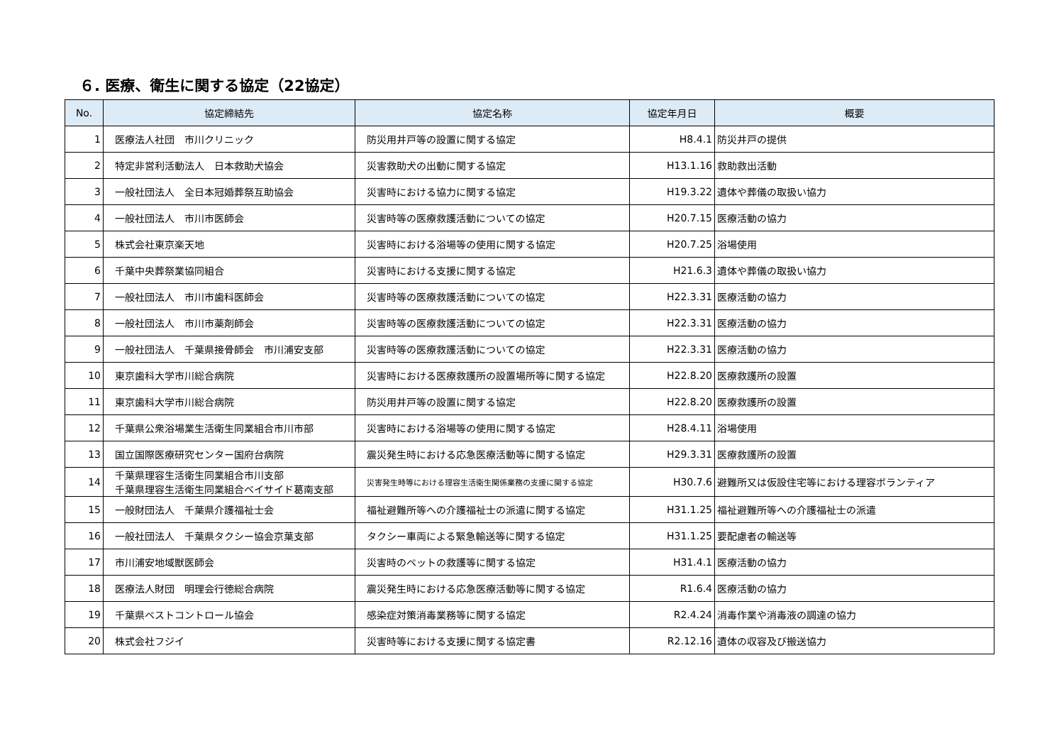６. 医療、衛生に関する協定（22協定）
| No. | 協定締結先 | 協定名称 | 協定年月日 | 概要 |
| --- | --- | --- | --- | --- |
| 1 | 医療法人社団 市川クリニック | 防災用井戸等の設置に関する協定 | H8.4.1 | 防災井戸の提供 |
| 2 | 特定非営利活動法人 日本救助犬協会 | 災害救助犬の出動に関する協定 | H13.1.16 | 救助救出活動 |
| 3 | 一般社団法人 全日本冠婚葬祭互助協会 | 災害時における協力に関する協定 | H19.3.22 | 遺体や葬儀の取扱い協力 |
| 4 | 一般社団法人 市川市医師会 | 災害時等の医療救護活動についての協定 | H20.7.15 | 医療活動の協力 |
| 5 | 株式会社東京楽天地 | 災害時における浴場等の使用に関する協定 | H20.7.25 | 浴場使用 |
| 6 | 千葉中央葬祭業協同組合 | 災害時における支援に関する協定 | H21.6.3 | 遺体や葬儀の取扱い協力 |
| 7 | 一般社団法人 市川市歯科医師会 | 災害時等の医療救護活動についての協定 | H22.3.31 | 医療活動の協力 |
| 8 | 一般社団法人 市川市薬剤師会 | 災害時等の医療救護活動についての協定 | H22.3.31 | 医療活動の協力 |
| 9 | 一般社団法人 千葉県接骨師会 市川浦安支部 | 災害時等の医療救護活動についての協定 | H22.3.31 | 医療活動の協力 |
| 10 | 東京歯科大学市川総合病院 | 災害時における医療救護所の設置場所等に関する協定 | H22.8.20 | 医療救護所の設置 |
| 11 | 東京歯科大学市川総合病院 | 防災用井戸等の設置に関する協定 | H22.8.20 | 医療救護所の設置 |
| 12 | 千葉県公衆浴場業生活衛生同業組合市川市部 | 災害時における浴場等の使用に関する協定 | H28.4.11 | 浴場使用 |
| 13 | 国立国際医療研究センター国府台病院 | 震災発生時における応急医療活動等に関する協定 | H29.3.31 | 医療救護所の設置 |
| 14 | 千葉県理容生活衛生同業組合市川支部 千葉県理容生活衛生同業組合ベイサイド葛南支部 | 災害発生時等における理容生活衛生関係業務の支援に関する協定 | H30.7.6 | 避難所又は仮設住宅等における理容ボランティア |
| 15 | 一般財団法人 千葉県介護福祉士会 | 福祉避難所等への介護福祉士の派遣に関する協定 | H31.1.25 | 福祉避難所等への介護福祉士の派遣 |
| 16 | 一般社団法人 千葉県タクシー協会京葉支部 | タクシー車両による緊急輸送等に関する協定 | H31.1.25 | 要配慮者の輸送等 |
| 17 | 市川浦安地域獣医師会 | 災害時のペットの救護等に関する協定 | H31.4.1 | 医療活動の協力 |
| 18 | 医療法人財団 明理会行徳総合病院 | 震災発生時における応急医療活動等に関する協定 | R1.6.4 | 医療活動の協力 |
| 19 | 千葉県ペストコントロール協会 | 感染症対策消毒業務等に関する協定 | R2.4.24 | 消毒作業や消毒液の調達の協力 |
| 20 | 株式会社フジイ | 災害時等における支援に関する協定書 | R2.12.16 | 遺体の収容及び搬送協力 |